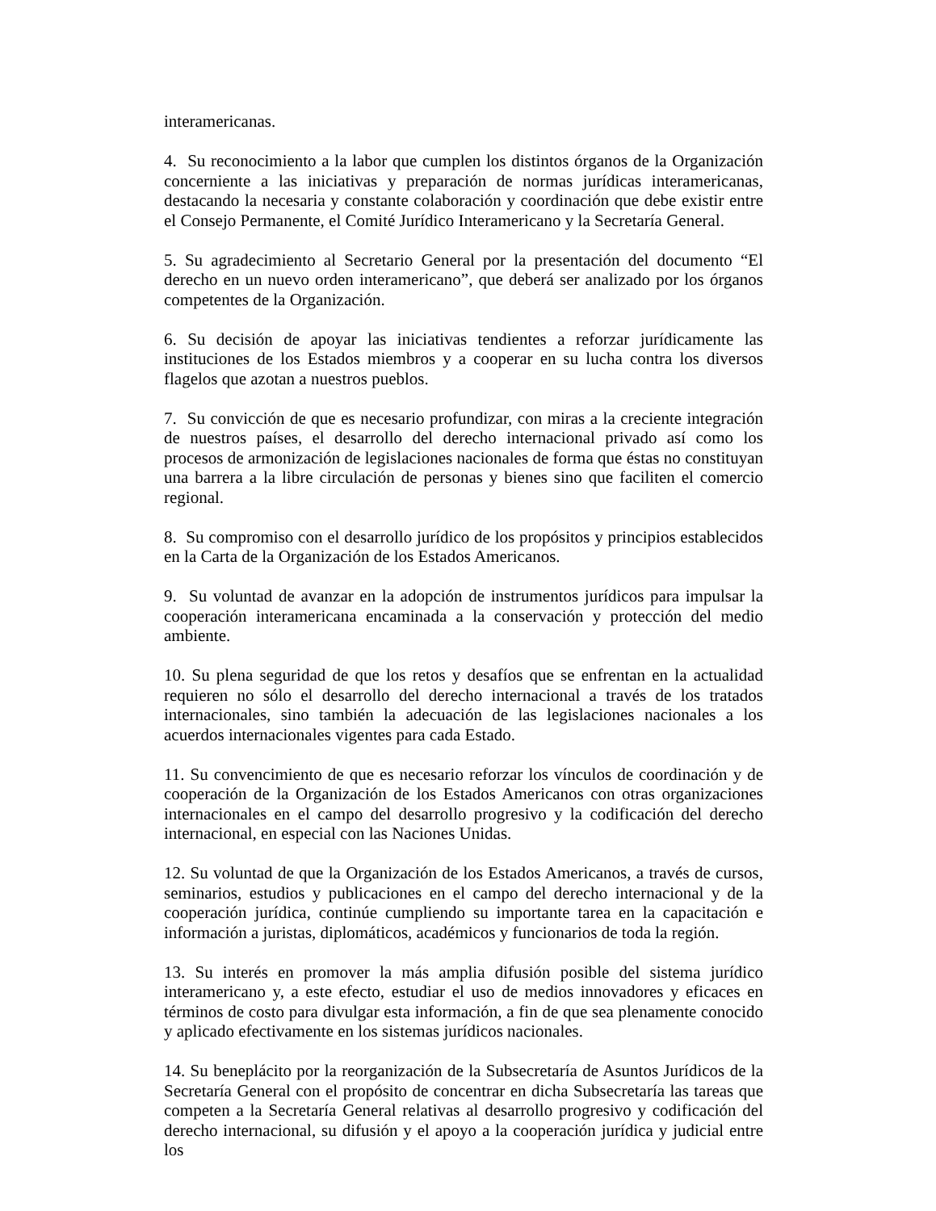interamericanas.
4. Su reconocimiento a la labor que cumplen los distintos órganos de la Organización concerniente a las iniciativas y preparación de normas jurídicas interamericanas, destacando la necesaria y constante colaboración y coordinación que debe existir entre el Consejo Permanente, el Comité Jurídico Interamericano y la Secretaría General.
5. Su agradecimiento al Secretario General por la presentación del documento “El derecho en un nuevo orden interamericano”, que deberá ser analizado por los órganos competentes de la Organización.
6. Su decisión de apoyar las iniciativas tendientes a reforzar jurídicamente las instituciones de los Estados miembros y a cooperar en su lucha contra los diversos flagelos que azotan a nuestros pueblos.
7. Su convicción de que es necesario profundizar, con miras a la creciente integración de nuestros países, el desarrollo del derecho internacional privado así como los procesos de armonización de legislaciones nacionales de forma que éstas no constituyan una barrera a la libre circulación de personas y bienes sino que faciliten el comercio regional.
8. Su compromiso con el desarrollo jurídico de los propósitos y principios establecidos en la Carta de la Organización de los Estados Americanos.
9. Su voluntad de avanzar en la adopción de instrumentos jurídicos para impulsar la cooperación interamericana encaminada a la conservación y protección del medio ambiente.
10. Su plena seguridad de que los retos y desafíos que se enfrentan en la actualidad requieren no sólo el desarrollo del derecho internacional a través de los tratados internacionales, sino también la adecuación de las legislaciones nacionales a los acuerdos internacionales vigentes para cada Estado.
11. Su convencimiento de que es necesario reforzar los vínculos de coordinación y de cooperación de la Organización de los Estados Americanos con otras organizaciones internacionales en el campo del desarrollo progresivo y la codificación del derecho internacional, en especial con las Naciones Unidas.
12. Su voluntad de que la Organización de los Estados Americanos, a través de cursos, seminarios, estudios y publicaciones en el campo del derecho internacional y de la cooperación jurídica, continúe cumpliendo su importante tarea en la capacitación e información a juristas, diplomáticos, académicos y funcionarios de toda la región.
13. Su interés en promover la más amplia difusión posible del sistema jurídico interamericano y, a este efecto, estudiar el uso de medios innovadores y eficaces en términos de costo para divulgar esta información, a fin de que sea plenamente conocido y aplicado efectivamente en los sistemas jurídicos nacionales.
14. Su beneplácito por la reorganización de la Subsecretaría de Asuntos Jurídicos de la Secretaría General con el propósito de concentrar en dicha Subsecretaría las tareas que competen a la Secretaría General relativas al desarrollo progresivo y codificación del derecho internacional, su difusión y el apoyo a la cooperación jurídica y judicial entre los